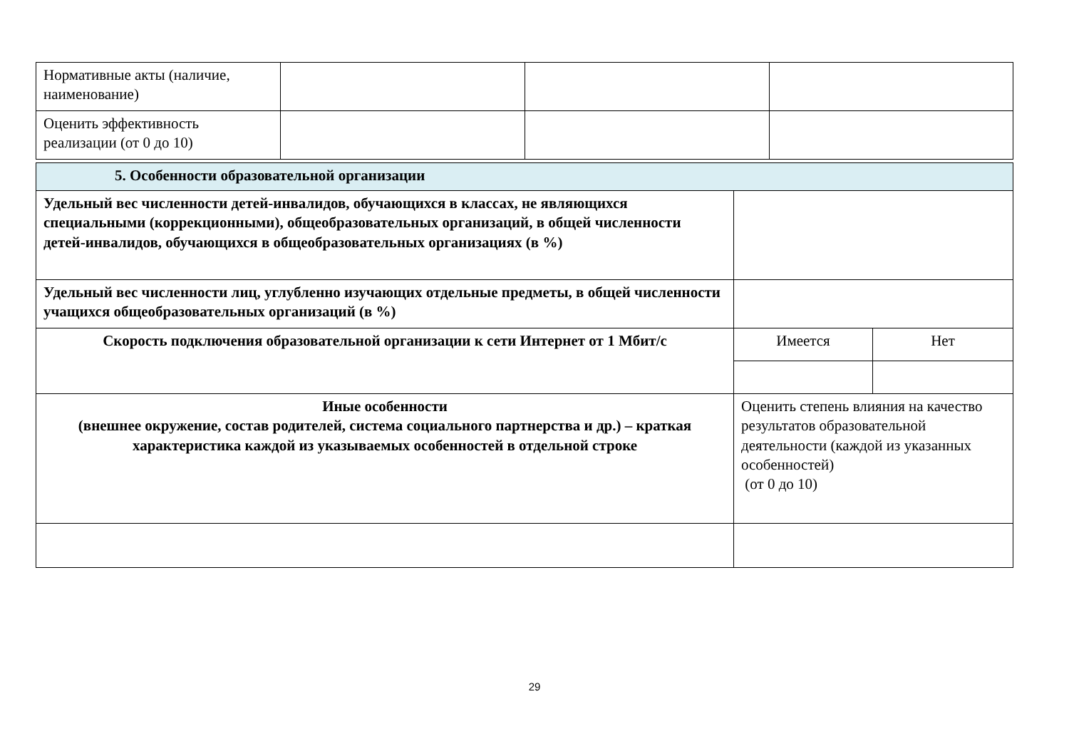| Нормативные акты (наличие, наименование) | | | |
| Оценить эффективность реализации (от 0 до 10) | | | |
| 5. Особенности образовательной организации | | |
| Удельный вес численности детей-инвалидов, обучающихся в классах, не являющихся специальными (коррекционными), общеобразовательных организаций, в общей численности детей-инвалидов, обучающихся в общеобразовательных организациях (в %) | | |
| Удельный вес численности лиц, углубленно изучающих отдельные предметы, в общей численности учащихся общеобразовательных организаций (в %) | | |
| Скорость подключения образовательной организации к сети Интернет от 1 Мбит/с | Имеется | Нет |
| Иные особенности (внешнее окружение, состав родителей, система социального партнерства и др.) – краткая характеристика каждой из указываемых особенностей в отдельной строке | Оценить степень влияния на качество результатов образовательной деятельности (каждой из указанных особенностей) (от 0 до 10) | |
29